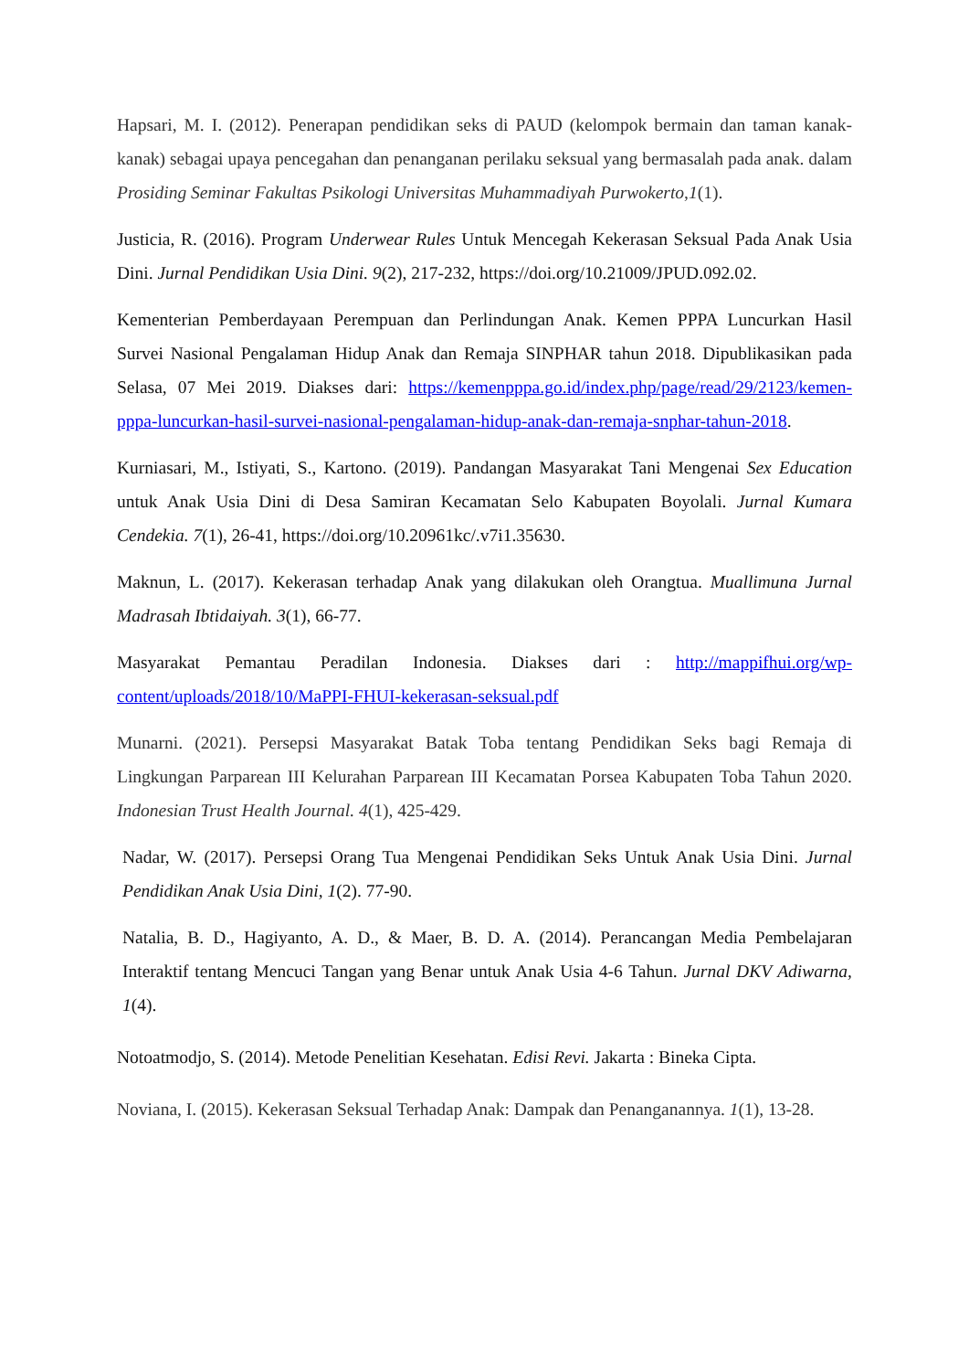Hapsari, M. I. (2012). Penerapan pendidikan seks di PAUD (kelompok bermain dan taman kanak-kanak) sebagai upaya pencegahan dan penanganan perilaku seksual yang bermasalah pada anak. dalam Prosiding Seminar Fakultas Psikologi Universitas Muhammadiyah Purwokerto,1(1).
Justicia, R. (2016). Program Underwear Rules Untuk Mencegah Kekerasan Seksual Pada Anak Usia Dini. Jurnal Pendidikan Usia Dini. 9(2), 217-232, https://doi.org/10.21009/JPUD.092.02.
Kementerian Pemberdayaan Perempuan dan Perlindungan Anak. Kemen PPPA Luncurkan Hasil Survei Nasional Pengalaman Hidup Anak dan Remaja SINPHAR tahun 2018. Dipublikasikan pada Selasa, 07 Mei 2019. Diakses dari: https://kemenpppa.go.id/index.php/page/read/29/2123/kemen-pppa-luncurkan-hasil-survei-nasional-pengalaman-hidup-anak-dan-remaja-snphar-tahun-2018.
Kurniasari, M., Istiyati, S., Kartono. (2019). Pandangan Masyarakat Tani Mengenai Sex Education untuk Anak Usia Dini di Desa Samiran Kecamatan Selo Kabupaten Boyolali. Jurnal Kumara Cendekia. 7(1), 26-41, https://doi.org/10.20961kc/.v7i1.35630.
Maknun, L. (2017). Kekerasan terhadap Anak yang dilakukan oleh Orangtua. Muallimuna Jurnal Madrasah Ibtidaiyah. 3(1), 66-77.
Masyarakat Pemantau Peradilan Indonesia. Diakses dari : http://mappifhui.org/wp-content/uploads/2018/10/MaPPI-FHUI-kekerasan-seksual.pdf
Munarni. (2021). Persepsi Masyarakat Batak Toba tentang Pendidikan Seks bagi Remaja di Lingkungan Parparean III Kelurahan Parparean III Kecamatan Porsea Kabupaten Toba Tahun 2020. Indonesian Trust Health Journal. 4(1), 425-429.
Nadar, W. (2017). Persepsi Orang Tua Mengenai Pendidikan Seks Untuk Anak Usia Dini. Jurnal Pendidikan Anak Usia Dini, 1(2). 77-90.
Natalia, B. D., Hagiyanto, A. D., & Maer, B. D. A. (2014). Perancangan Media Pembelajaran Interaktif tentang Mencuci Tangan yang Benar untuk Anak Usia 4-6 Tahun. Jurnal DKV Adiwarna, 1(4).
Notoatmodjo, S. (2014). Metode Penelitian Kesehatan. Edisi Revi. Jakarta : Bineka Cipta.
Noviana, I. (2015). Kekerasan Seksual Terhadap Anak: Dampak dan Penanganannya. 1(1), 13-28.